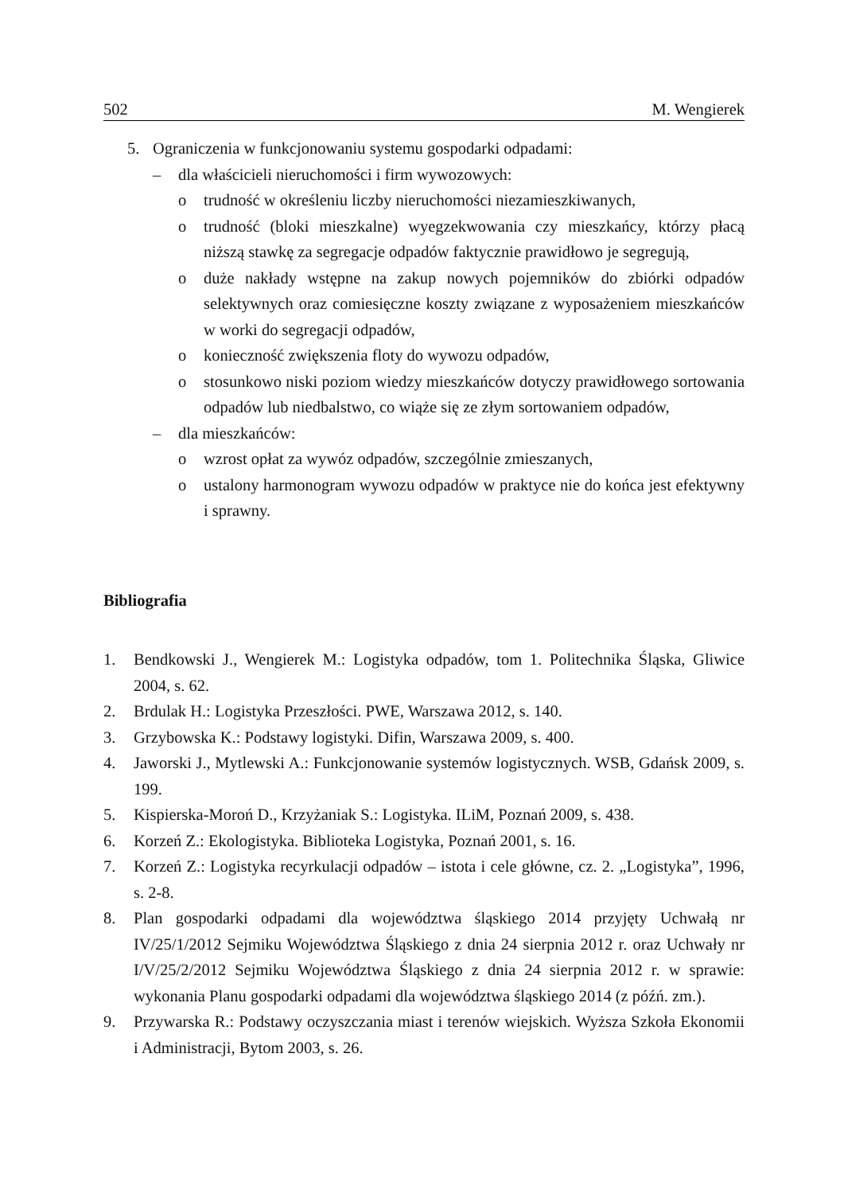502 M. Wengierek
5. Ograniczenia w funkcjonowaniu systemu gospodarki odpadami:
– dla właścicieli nieruchomości i firm wywozowych:
o trudność w określeniu liczby nieruchomości niezamieszkiwanych,
o trudność (bloki mieszkalne) wyegzekwowania czy mieszkańcy, którzy płacą niższą stawkę za segregacje odpadów faktycznie prawidłowo je segregują,
o duże nakłady wstępne na zakup nowych pojemników do zbiórki odpadów selektywnych oraz comiesięczne koszty związane z wyposażeniem mieszkańców w worki do segregacji odpadów,
o konieczność zwiększenia floty do wywozu odpadów,
o stosunkowo niski poziom wiedzy mieszkańców dotyczy prawidłowego sortowania odpadów lub niedbalstwo, co wiąże się ze złym sortowaniem odpadów,
– dla mieszkańców:
o wzrost opłat za wywóz odpadów, szczególnie zmieszanych,
o ustalony harmonogram wywozu odpadów w praktyce nie do końca jest efektywny i sprawny.
Bibliografia
1. Bendkowski J., Wengierek M.: Logistyka odpadów, tom 1. Politechnika Śląska, Gliwice 2004, s. 62.
2. Brdulak H.: Logistyka Przeszłości. PWE, Warszawa 2012, s. 140.
3. Grzybowska K.: Podstawy logistyki. Difin, Warszawa 2009, s. 400.
4. Jaworski J., Mytlewski A.: Funkcjonowanie systemów logistycznych. WSB, Gdańsk 2009, s. 199.
5. Kispierska-Moroń D., Krzyżaniak S.: Logistyka. ILiM, Poznań 2009, s. 438.
6. Korzeń Z.: Ekologistyka. Biblioteka Logistyka, Poznań 2001, s. 16.
7. Korzeń Z.: Logistyka recyrkulacji odpadów – istota i cele główne, cz. 2. „Logistyka”, 1996, s. 2-8.
8. Plan gospodarki odpadami dla województwa śląskiego 2014 przyjęty Uchwałą nr IV/25/1/2012 Sejmiku Województwa Śląskiego z dnia 24 sierpnia 2012 r. oraz Uchwały nr I/V/25/2/2012 Sejmiku Województwa Śląskiego z dnia 24 sierpnia 2012 r. w sprawie: wykonania Planu gospodarki odpadami dla województwa śląskiego 2014 (z późń. zm.).
9. Przywarska R.: Podstawy oczyszczania miast i terenów wiejskich. Wyższa Szkoła Ekonomii i Administracji, Bytom 2003, s. 26.